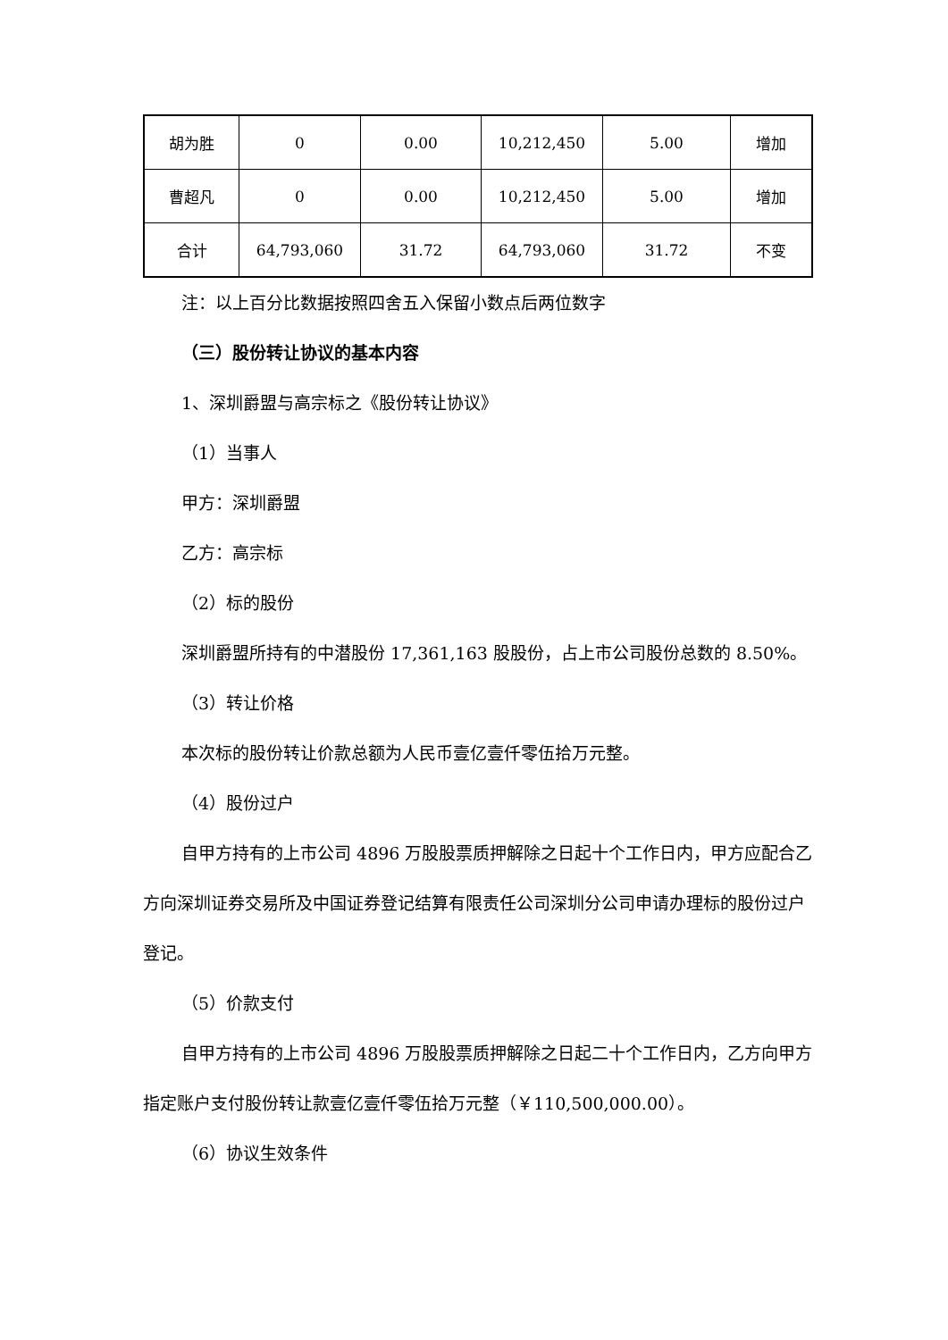| 胡为胜 | 0 | 0.00 | 10,212,450 | 5.00 | 增加 |
| 曹超凡 | 0 | 0.00 | 10,212,450 | 5.00 | 增加 |
| 合计 | 64,793,060 | 31.72 | 64,793,060 | 31.72 | 不变 |
注：以上百分比数据按照四舍五入保留小数点后两位数字
（三）股份转让协议的基本内容
1、深圳爵盟与高宗标之《股份转让协议》
（1）当事人
甲方：深圳爵盟
乙方：高宗标
（2）标的股份
深圳爵盟所持有的中潜股份 17,361,163 股股份，占上市公司股份总数的 8.50%。
（3）转让价格
本次标的股份转让价款总额为人民币壹亿壹仟零伍拾万元整。
（4）股份过户
自甲方持有的上市公司 4896 万股股票质押解除之日起十个工作日内，甲方应配合乙方向深圳证券交易所及中国证券登记结算有限责任公司深圳分公司申请办理标的股份过户登记。
（5）价款支付
自甲方持有的上市公司 4896 万股股票质押解除之日起二十个工作日内，乙方向甲方指定账户支付股份转让款壹亿壹仟零伍拾万元整（￥110,500,000.00）。
（6）协议生效条件